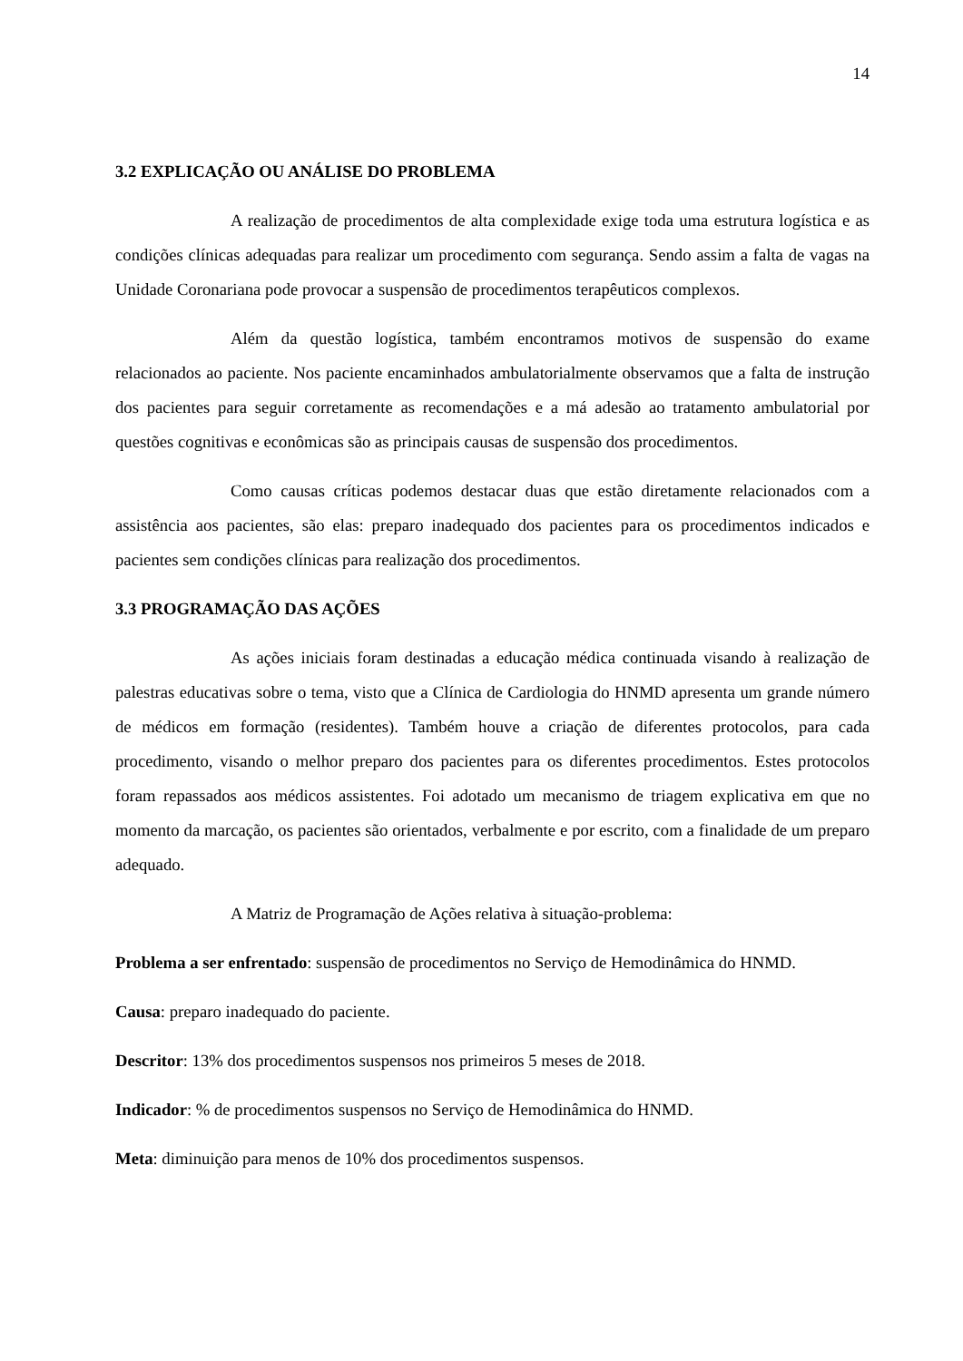14
3.2 EXPLICAÇÃO OU ANÁLISE DO PROBLEMA
A realização de procedimentos de alta complexidade exige toda uma estrutura logística e as condições clínicas adequadas para realizar um procedimento com segurança. Sendo assim a falta de vagas na Unidade Coronariana pode provocar a suspensão de procedimentos terapêuticos complexos.
Além da questão logística, também encontramos motivos de suspensão do exame relacionados ao paciente. Nos paciente encaminhados ambulatorialmente observamos que a falta de instrução dos pacientes para seguir corretamente as recomendações e a má adesão ao tratamento ambulatorial por questões cognitivas e econômicas são as principais causas de suspensão dos procedimentos.
Como causas críticas podemos destacar duas que estão diretamente relacionados com a assistência aos pacientes, são elas: preparo inadequado dos pacientes para os procedimentos indicados e pacientes sem condições clínicas para realização dos procedimentos.
3.3 PROGRAMAÇÃO DAS AÇÕES
As ações iniciais foram destinadas a educação médica continuada visando à realização de palestras educativas sobre o tema, visto que a Clínica de Cardiologia do HNMD apresenta um grande número de médicos em formação (residentes). Também houve a criação de diferentes protocolos, para cada procedimento, visando o melhor preparo dos pacientes para os diferentes procedimentos. Estes protocolos foram repassados aos médicos assistentes. Foi adotado um mecanismo de triagem explicativa em que no momento da marcação, os pacientes são orientados, verbalmente e por escrito, com a finalidade de um preparo adequado.
A Matriz de Programação de Ações relativa à situação-problema:
Problema a ser enfrentado: suspensão de procedimentos no Serviço de Hemodinâmica do HNMD.
Causa: preparo inadequado do paciente.
Descritor: 13% dos procedimentos suspensos nos primeiros 5 meses de 2018.
Indicador: % de procedimentos suspensos no Serviço de Hemodinâmica do HNMD.
Meta: diminuição para menos de 10% dos procedimentos suspensos.